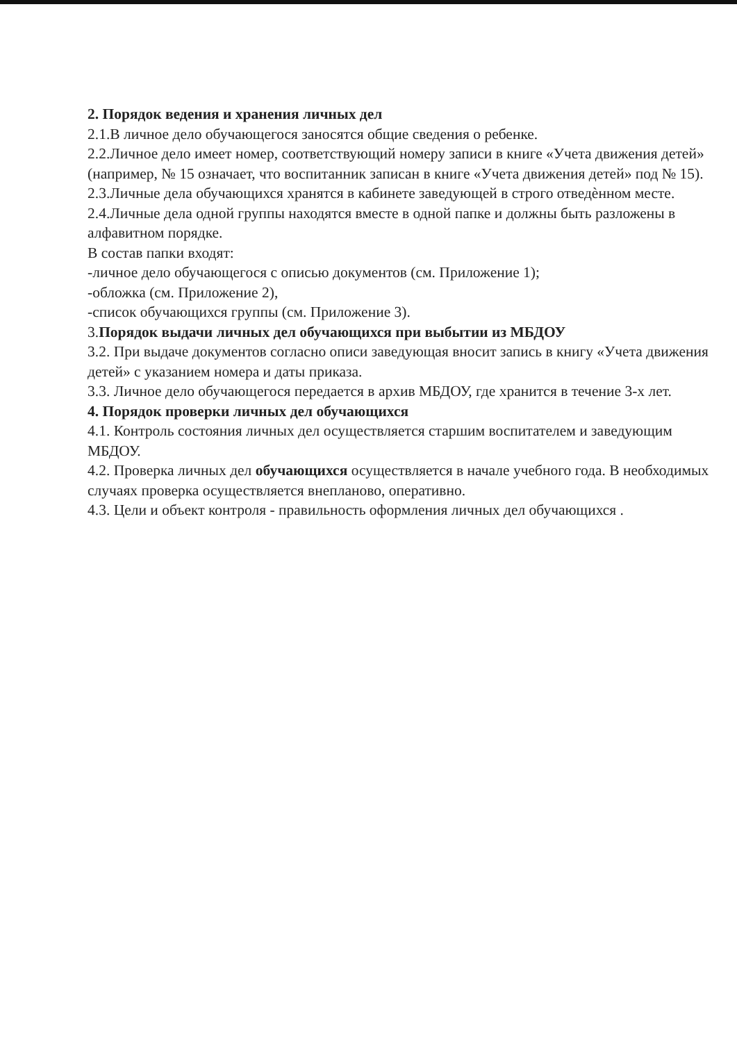2. Порядок ведения и хранения личных дел
2.1.В личное дело обучающегося заносятся общие сведения о ребенке.
2.2.Личное дело имеет номер, соответствующий номеру записи в книге «Учета движения детей» (например, № 15 означает, что воспитанник записан в книге «Учета движения детей» под № 15).
2.3.Личные дела обучающихся хранятся в кабинете заведующей в строго отведѐнном месте.
2.4.Личные дела одной группы находятся вместе в одной папке и должны быть разложены в алфавитном порядке.
В состав папки входят:
-личное дело обучающегося с описью документов (см. Приложение 1);
-обложка (см. Приложение 2),
-список обучающихся группы (см. Приложение 3).
3.Порядок выдачи личных дел обучающихся при выбытии из МБДОУ
3.2. При выдаче документов согласно описи заведующая вносит запись в книгу «Учета движения детей» с указанием номера и даты приказа.
3.3. Личное дело обучающегося передается в архив МБДОУ, где хранится в течение 3-х лет.
4. Порядок проверки личных дел обучающихся
4.1. Контроль состояния личных дел осуществляется старшим воспитателем и заведующим МБДОУ.
4.2. Проверка личных дел обучающихся осуществляется в начале учебного года. В необходимых случаях проверка осуществляется внепланово, оперативно.
4.3. Цели и объект контроля - правильность оформления личных дел обучающихся .